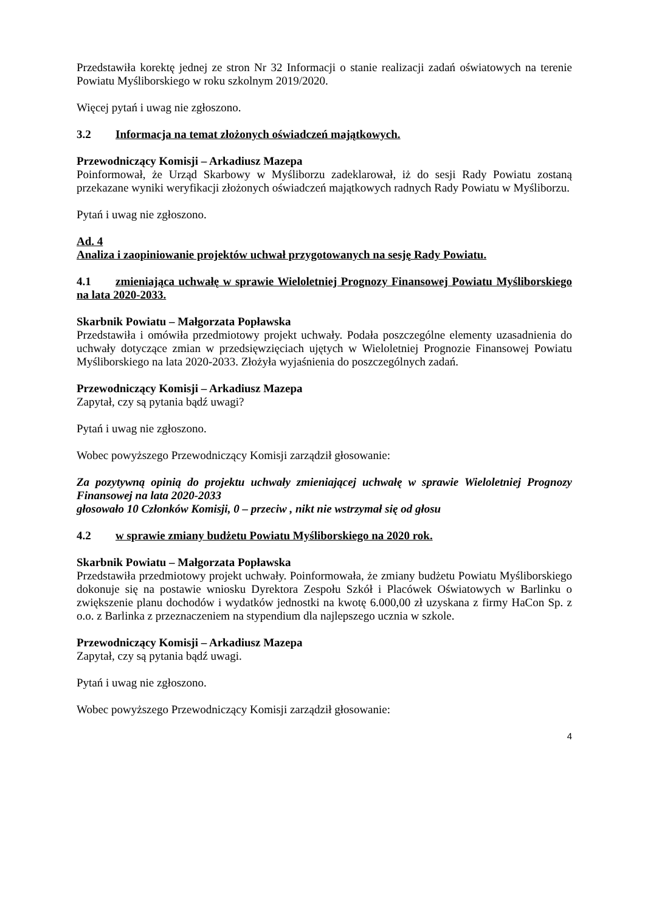Przedstawiła korektę jednej ze stron Nr 32 Informacji o stanie realizacji zadań oświatowych na terenie Powiatu Myśliborskiego w roku szkolnym 2019/2020.
Więcej pytań i uwag nie zgłoszono.
3.2 Informacja na temat złożonych oświadczeń majątkowych.
Przewodniczący Komisji – Arkadiusz Mazepa
Poinformował, że Urząd Skarbowy w Myśliborzu zadeklarował, iż do sesji Rady Powiatu zostaną przekazane wyniki weryfikacji złożonych oświadczeń majątkowych radnych Rady Powiatu w Myśliborzu.
Pytań i uwag nie zgłoszono.
Ad. 4
Analiza i zaopiniowanie projektów uchwał przygotowanych na sesję Rady Powiatu.
4.1 zmieniająca uchwałę w sprawie Wieloletniej Prognozy Finansowej Powiatu Myśliborskiego na lata 2020-2033.
Skarbnik Powiatu – Małgorzata Popławska
Przedstawiła i omówiła przedmiotowy projekt uchwały. Podała poszczególne elementy uzasadnienia do uchwały dotyczące zmian w przedsięwzięciach ujętych w Wieloletniej Prognozie Finansowej Powiatu Myśliborskiego na lata 2020-2033. Złożyła wyjaśnienia do poszczególnych zadań.
Przewodniczący Komisji – Arkadiusz Mazepa
Zapytał, czy są pytania bądź uwagi?
Pytań i uwag nie zgłoszono.
Wobec powyższego Przewodniczący Komisji zarządził głosowanie:
Za pozytywną opinią do projektu uchwały zmieniającej uchwałę w sprawie Wieloletniej Prognozy Finansowej na lata 2020-2033
głosowało 10 Członków Komisji, 0 – przeciw , nikt nie wstrzymał się od głosu
4.2 w sprawie zmiany budżetu Powiatu Myśliborskiego na 2020 rok.
Skarbnik Powiatu – Małgorzata Popławska
Przedstawiła przedmiotowy projekt uchwały. Poinformowała, że zmiany budżetu Powiatu Myśliborskiego dokonuje się na postawie wniosku Dyrektora Zespołu Szkół i Placówek Oświatowych w Barlinku o zwiększenie planu dochodów i wydatków jednostki na kwotę 6.000,00 zł uzyskana z firmy HaCon Sp. z o.o. z Barlinka z przeznaczeniem na stypendium dla najlepszego ucznia w szkole.
Przewodniczący Komisji – Arkadiusz Mazepa
Zapytał, czy są pytania bądź uwagi.
Pytań i uwag nie zgłoszono.
Wobec powyższego Przewodniczący Komisji zarządził głosowanie:
4